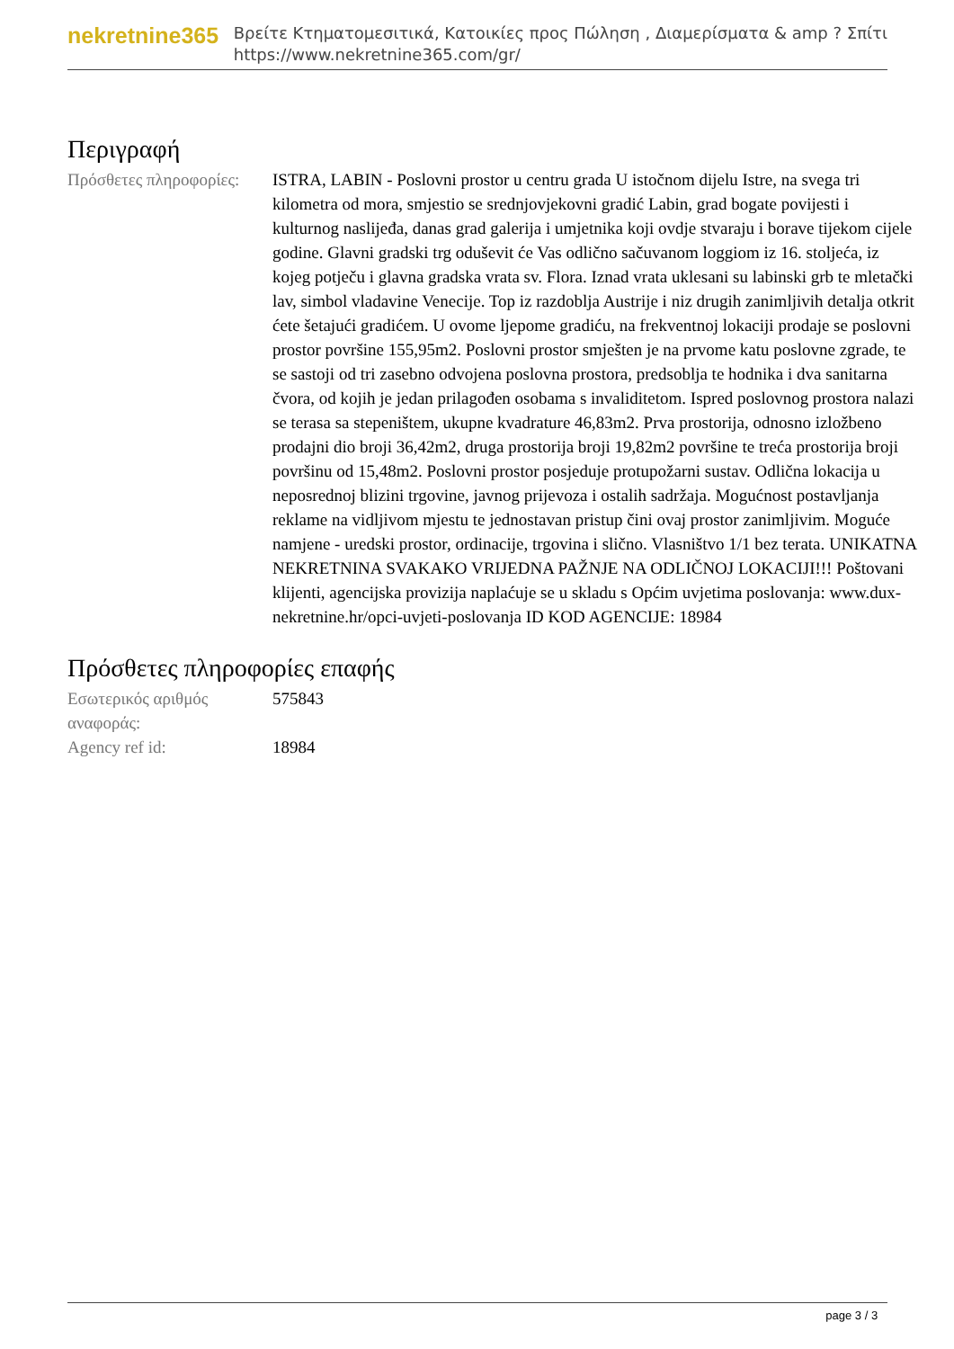nekretnine365
Βρείτε Κτηματομεσιτικά, Κατοικίες προς Πώληση , Διαμερίσματα & amp ? Σπίτι
https://www.nekretnine365.com/gr/
Περιγραφή
| Πρόσθετες πληροφορίες: | ISTRA, LABIN - Poslovni prostor u centru grada U istočnom dijelu Istre, na svega tri kilometra od mora, smjestio se srednjovjekovni gradić Labin, grad bogate povijesti i kulturnog naslijeđa, danas grad galerija i umjetnika koji ovdje stvaraju i borave tijekom cijele godine. Glavni gradski trg oduševit će Vas odlično sačuvanom loggiom iz 16. stoljeća, iz kojeg potječu i glavna gradska vrata sv. Flora. Iznad vrata uklesani su labinski grb te mletački lav, simbol vladavine Venecije. Top iz razdoblja Austrije i niz drugih zanimljivih detalja otkrit ćete šetajući gradićem. U ovome ljepome gradiću, na frekventnoj lokaciji prodaje se poslovni prostor površine 155,95m2. Poslovni prostor smješten je na prvome katu poslovne zgrade, te se sastoji od tri zasebno odvojena poslovna prostora, predsoblja te hodnika i dva sanitarna čvora, od kojih je jedan prilagođen osobama s invaliditetom. Ispred poslovnog prostora nalazi se terasa sa stepeništem, ukupne kvadrature 46,83m2. Prva prostorija, odnosno izložbeno prodajni dio broji 36,42m2, druga prostorija broji 19,82m2 površine te treća prostorija broji površinu od 15,48m2. Poslovni prostor posjeduje protupožarni sustav. Odlična lokacija u neposrednoj blizini trgovine, javnog prijevoza i ostalih sadržaja. Mogućnost postavljanja reklame na vidljivom mjestu te jednostavan pristup čini ovaj prostor zanimljivim. Moguće namjene - uredski prostor, ordinacije, trgovina i slično. Vlasništvo 1/1 bez terata. UNIKATNA NEKRETNINA SVAKAKO VRIJEDNA PAŽNJE NA ODLIČNOJ LOKACIJI!!! Poštovani klijenti, agencijska provizija naplaćuje se u skladu s Općim uvjetima poslovanja: www.dux-nekretnine.hr/opci-uvjeti-poslovanja ID KOD AGENCIJE: 18984 |
Πρόσθετες πληροφορίες επαφής
| Εσωτερικός αριθμός αναφοράς: | 575843 |
| Agency ref id: | 18984 |
page 3 / 3